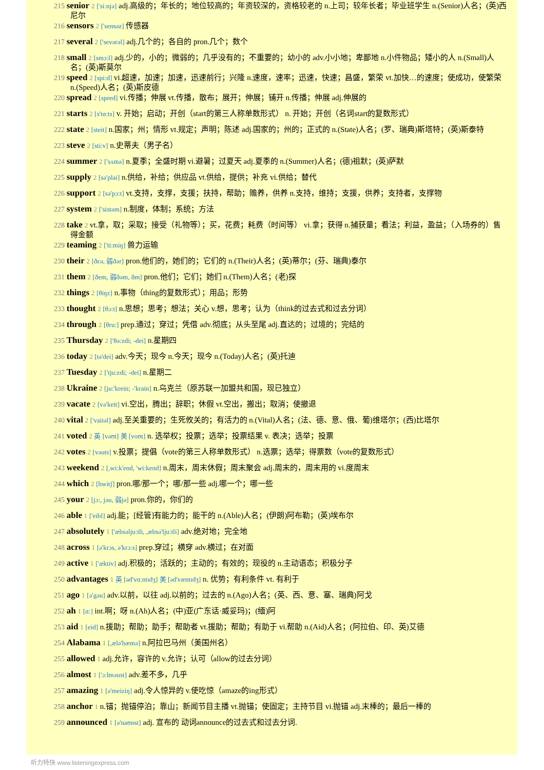215 senior 2 ['si:njə] adj.高级的；年长的；地位较高的；年资较深的，资格较老的 n.上司；较年长者；毕业班学生 n.(Senior)人名；(英)西尼尔
216 sensors 2 ['sensəz] 传感器
217 several 2 ['sevərəl] adj.几个的；各自的 pron.几个；数个
218 small 2 [smɔ:l] adj.少的，小的；微弱的；几乎没有的；不重要的；幼小的 adv.小小地；卑鄙地 n.小件物品；矮小的人 n.(Small)人名；(英)斯莫尔
219 speed 2 [spi:d] vi.超速，加速；加速，迅速前行；兴隆 n.速度，速率；迅速，快速；昌盛，繁荣 vt.加快…的速度；使成功，使繁荣 n.(Speed)人名；(英)斯皮德
220 spread 2 [spred] vi.传播；伸展 vt.传播，散布；展开；伸展；铺开 n.传播；伸展 adj.伸展的
221 starts 2 [s'tɑ:ts] v. 开始；启动；开创（start的第三人称单数形式） n. 开始；开创（名词start的复数形式）
222 state 2 [steit] n.国家；州；情形 vt.规定；声明；陈述 adj.国家的；州的；正式的 n.(State)人名；(罗、瑞典)斯塔特；(英)斯泰特
223 steve 2 [sti:v] n.史蒂夫（男子名）
224 summer 2 ['sʌmə] n.夏季；全盛时期 vi.避暑；过夏天 adj.夏季的 n.(Summer)人名；(德)祖默；(英)萨默
225 supply 2 [sə'plai] n.供给，补给；供应品 vt.供给，提供；补充 vi.供给；替代
226 support 2 [sə'pɔ:t] vt.支持，支撑，支援；扶持，帮助；赡养，供养 n.支持，维持；支援，供养；支持者，支撑物
227 system 2 ['sistəm] n.制度，体制；系统；方法
228 take 2 vt.拿，取；采取；接受（礼物等）；买，花费；耗费（时间等） vi.拿；获得 n.捕获量；看法；利益，盈益；（入场券的）售得金额
229 teaming 2 ['ti:miŋ] 兽力运输
230 their 2 [ðεə, 弱ðər] pron.他们的，她们的；它们的 n.(Their)人名；(英)蒂尔；(芬、瑞典)泰尔
231 them 2 [ðem, 弱ðəm, ðm] pron.他们；它们；她们 n.(Them)人名；(老)探
232 things 2 [θiŋz] n.事物（thing的复数形式）；用品；形势
233 thought 2 [θɔ:t] n.思想；思考；想法；关心 v.想，思考；认为（think的过去式和过去分词）
234 through 2 [θru:] prep.通过；穿过；凭借 adv.彻底；从头至尾 adj.直达的；过境的；完结的
235 Thursday 2 ['θə:zdi; -dei] n.星期四
236 today 2 [tə'dei] adv.今天；现今 n.今天；现今 n.(Today)人名；(英)托迪
237 Tuesday 2 ['tju:zdi; -dei] n.星期二
238 Ukraine 2 [ju:'krein; -'krain] n.乌克兰（原苏联一加盟共和国，现已独立）
239 vacate 2 [və'keit] vi.空出，腾出；辞职；休假 vt.空出，搬出；取消；使撤退
240 vital 2 ['vaitəl] adj.至关重要的；生死攸关的；有活力的 n.(Vital)人名；(法、德、意、俄、葡)维塔尔；(西)比塔尔
241 voted 2 英 [vəʊt] 美 [voʊt] n. 选举权；投票；选举；投票结果 v. 表决；选举；投票
242 votes 2 [vəuts] v.投票；提倡（vote的第三人称单数形式） n.选票；选举；得票数（vote的复数形式）
243 weekend 2 [,wi:k'end, 'wi:kend] n.周末，周末休假；周末聚会 adj.周末的，周末用的 vi.度周末
244 which 2 [hwitʃ] pron.哪/那一个；哪/那一些 adj.哪一个；哪一些
245 your 2 [jɔ:, jəu, 弱jə] pron.你的，你们的
246 able 1 ['eibl] adj.能；[经管]有能力的；能干的 n.(Able)人名；(伊朗)阿布勒；(英)埃布尔
247 absolutely 1 ['æbsəlju:tli, ,æbsə'lju:tli] adv.绝对地；完全地
248 across 1 [ə'krɔs, ə'krɔ:s] prep.穿过；横穿 adv.横过；在对面
249 active 1 ['æktiv] adj.积极的；活跃的；主动的；有效的；现役的 n.主动语态；积极分子
250 advantages 1 英 [əd'vɑ:ntɪdʒ] 美 [əd'væntɪdʒ] n. 优势；有利条件 vt. 有利于
251 ago 1 [ə'gəu] adv.以前，以往 adj.以前的；过去的 n.(Ago)人名；(英、西、意、塞、瑞典)阿戈
252 ah 1 [ɑ:] int.啊；呀 n.(Ah)人名；(中)亚(广东话·威妥玛)；(缅)阿
253 aid 1 [eid] n.援助；帮助；助手；帮助者 vt.援助；帮助；有助于 vi.帮助 n.(Aid)人名；(阿拉伯、印、英)艾德
254 Alabama 1 [,ælə'bæmə] n.阿拉巴马州（美国州名）
255 allowed 1 adj.允许，容许的 v.允许；认可（allow的过去分词）
256 almost 1 ['ɔ:lməust] adv.差不多，几乎
257 amazing 1 [ə'meiziŋ] adj.令人惊异的 v.使吃惊（amaze的ing形式）
258 anchor 1 n.锚；抛锚停泊；靠山；新闻节目主播 vt.抛锚；使固定；主持节目 vi.抛锚 adj.末棒的；最后一棒的
259 announced 1 [ə'naʊnst] adj. 宣布的 动词announce的过去式和过去分词.
听力特快 www.listeningexpress.com